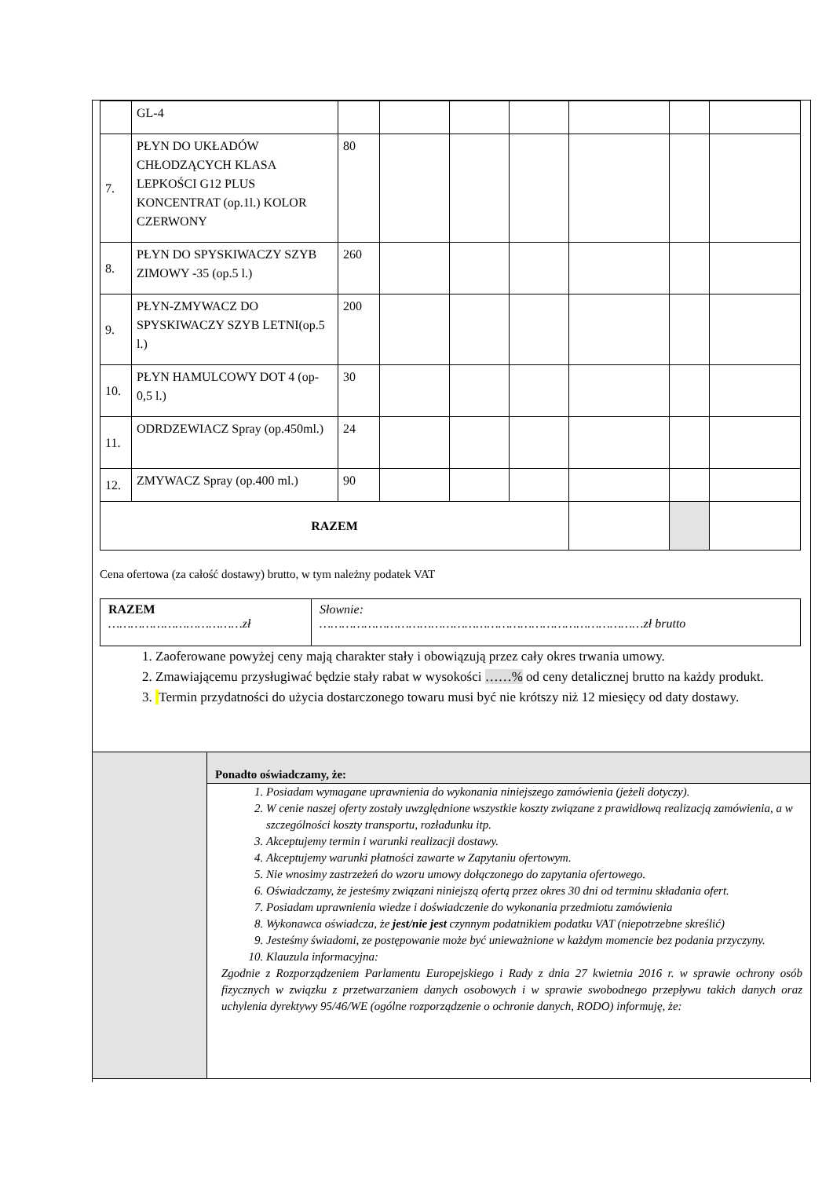| | GL-4 | | | | | | | |
| 7. | PŁYN DO UKŁADÓW CHŁODZĄCYCH KLASA LEPKOŚCI G12 PLUS KONCENTRAT (op.1l.) KOLOR CZERWONY | 80 | | | | | | |
| 8. | PŁYN DO SPYSKIWACZY SZYB ZIMOWY -35 (op.5 l.) | 260 | | | | | | |
| 9. | PŁYN-ZMYWACZ DO SPYSKIWACZY SZYB LETNI(op.5 l.) | 200 | | | | | | |
| 10. | PŁYN HAMULCOWY DOT 4 (op-0,5 l.) | 30 | | | | | | |
| 11. | ODRDZEWIACZ Spray (op.450ml.) | 24 | | | | | | |
| 12. | ZMYWACZ Spray (op.400 ml.) | 90 | | | | | | |
| RAZEM | | | | | | | | |
Cena ofertowa (za całość dostawy) brutto, w tym należny podatek VAT
| RAZEM ………………………………zł | Słownie: ……………………………………………………………………………zł brutto |
1. Zaoferowane powyżej ceny mają charakter stały i obowiązują przez cały okres trwania umowy.
2. Zmawiającemu przysługiwać będzie stały rabat w wysokości ……% od ceny detalicznej brutto na każdy produkt.
3. Termin przydatności do użycia dostarczonego towaru musi być nie krótszy niż 12 miesięcy od daty dostawy.
Ponadto oświadczamy, że:
1. Posiadam wymagane uprawnienia do wykonania niniejszego zamówienia (jeżeli dotyczy).
2. W cenie naszej oferty zostały uwzględnione wszystkie koszty związane z prawidłową realizacją zamówienia, a w szczególności koszty transportu, rozładunku itp.
3. Akceptujemy termin i warunki realizacji dostawy.
4. Akceptujemy warunki płatności zawarte w Zapytaniu ofertowym.
5. Nie wnosimy zastrzeżeń do wzoru umowy dołączonego do zapytania ofertowego.
6. Oświadczamy, że jesteśmy związani niniejszą ofertą przez okres 30 dni od terminu składania ofert.
7. Posiadam uprawnienia wiedze i doświadczenie do wykonania przedmiotu zamówienia
8. Wykonawca oświadcza, że jest/nie jest czynnym podatnikiem podatku VAT (niepotrzebne skreślić)
9. Jesteśmy świadomi, ze postępowanie może być unieważnione w każdym momencie bez podania przyczyny.
10. Klauzula informacyjna:
Zgodnie z Rozporządzeniem Parlamentu Europejskiego i Rady z dnia 27 kwietnia 2016 r. w sprawie ochrony osób fizycznych w związku z przetwarzaniem danych osobowych i w sprawie swobodnego przepływu takich danych oraz uchylenia dyrektywy 95/46/WE (ogólne rozporządzenie o ochronie danych, RODO) informuję, że: